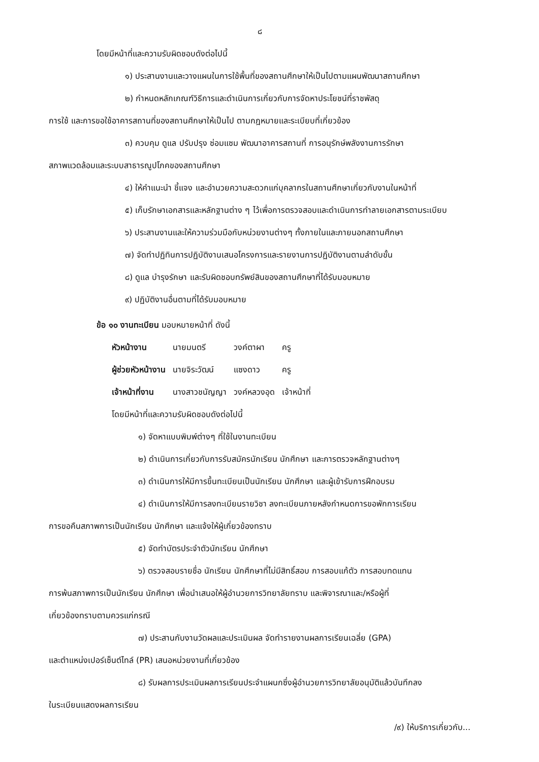๘
โดยมีหน้าที่และความรับผิดชอบดังต่อไปนี้
๑) ประสานงานและวางแผนในการใช้พื้นที่ของสถานศึกษาให้เป็นไปตามแผนพัฒนาสถานศึกษา
๒) กำหนดหลักเกณฑ์วิธีการและดำเนินการเกี่ยวกับการจัดหาประโยชน์ที่ราชพัสดุ
การใช้ และการขอใช้อาคารสถานที่ของสถานศึกษาให้เป็นไป ตามกฎหมายและระเบียบที่เกี่ยวข้อง
๓) ควบคุม ดูแล ปรับปรุง ซ่อมแซม พัฒนาอาคารสถานที่ การอนุรักษ์พลังงานการรักษา
สภาพแวดล้อมและระบบสาธารณูปโภคของสถานศึกษา
๔) ให้คำแนะนำ ชี้แจง และอำนวยความสะดวกแก่บุคลากรในสถานศึกษาเกี่ยวกับงานในหน้าที่
๕) เก็บรักษาเอกสารและหลักฐานต่าง ๆ ไว้เพื่อการตรวจสอบและดำเนินการทำลายเอกสารตามระเบียบ
๖) ประสานงานและให้ความร่วมมือกับหน่วยงานต่างๆ ทั้งภายในและภายนอกสถานศึกษา
๗) จัดทำปฏิทินการปฏิบัติงานเสนอโครงการและรายงานการปฏิบัติงานตามลำดับขั้น
๘) ดูแล บำรุงรักษา และรับผิดชอบทรัพย์สินของสถานศึกษาที่ได้รับมอบหมาย
๙) ปฏิบัติงานอื่นตามที่ได้รับมอบหมาย
ข้อ ๑๐ งานทะเบียน มอบหมายหน้าที่ ดังนี้
| หัวหน้างาน | นายมนตรี | วงค์ตาผา | ครู |
| ผู้ช่วยหัวหน้างาน | นายจิระวัฒน์ | แซงดาว | ครู |
| เจ้าหน้าที่งาน | นางสาวชนัญญา | วงค์หลวงอุด | เจ้าหน้าที่ |
โดยมีหน้าที่และความรับผิดชอบดังต่อไปนี้
๑) จัดหาแบบพิมพ์ต่างๆ ที่ใช้ในงานทะเบียน
๒) ดำเนินการเกี่ยวกับการรับสมัครนักเรียน นักศึกษา และการตรวจหลักฐานต่างๆ
๓) ดำเนินการให้มีการขึ้นทะเบียนเป็นนักเรียน นักศึกษา และผู้เข้ารับการฝึกอบรม
๔) ดำเนินการให้มีการลงทะเบียนรายวิชา ลงทะเบียนภายหลังกำหนดการขอพักการเรียน
การขอคืนสภาพการเป็นนักเรียน นักศึกษา และแจ้งให้ผู้เกี่ยวข้องทราบ
๕) จัดทำบัตรประจำตัวนักเรียน นักศึกษา
๖) ตรวจสอบรายชื่อ นักเรียน นักศึกษาที่ไม่มีสิทธิ์สอบ การสอบแก้ตัว การสอบทดแทน
การพ้นสภาพการเป็นนักเรียน นักศึกษา เพื่อนำเสนอให้ผู้อำนวยการวิทยาลัยทราบ และพิจารณาและ/หรือผู้ที่
เกี่ยวข้องทราบตามควรแก่กรณี
๗) ประสานกับงานวัดผลและประเมินผล จัดทำรายงานผลการเรียนเฉลี่ย (GPA)
และตำแหน่งเปอร์เซ็นต์ไทล์ (PR) เสนอหน่วยงานที่เกี่ยวข้อง
๘) รับผลการประเมินผลการเรียนประจำแผนกซึ่งผู้อำนวยการวิทยาลัยอนุมัติแล้วบันทึกลง
ในระเบียนแสดงผลการเรียน
/๙) ให้บริการเกี่ยวกับ...